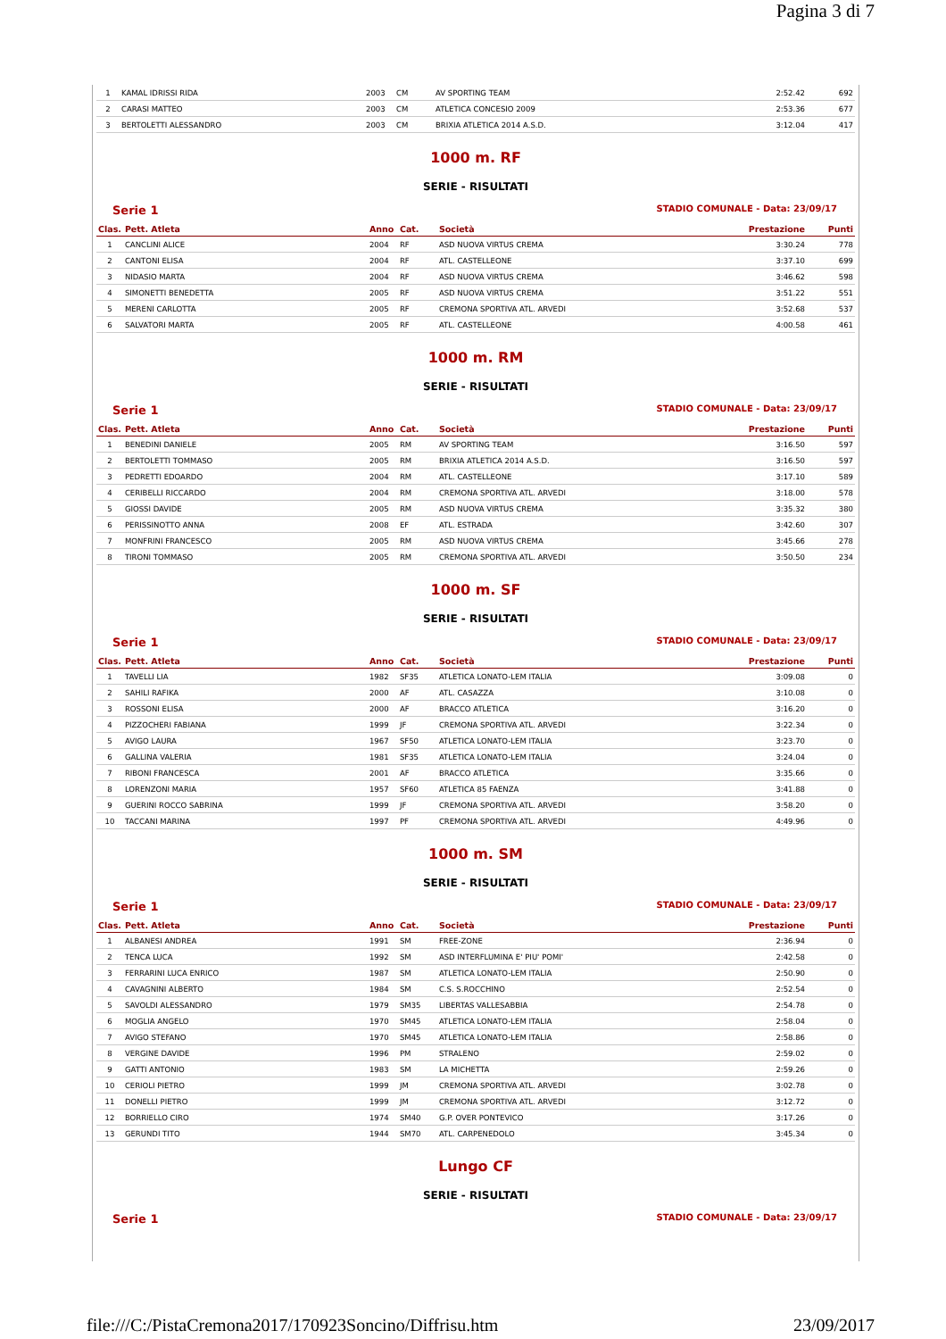Pagina 3 di 7
| 1 | KAMAL IDRISSI RIDA | 2003 | CM | AV SPORTING TEAM | 2:52.42 | 692 |
| 2 | CARASI MATTEO | 2003 | CM | ATLETICA CONCESIO 2009 | 2:53.36 | 677 |
| 3 | BERTOLETTI ALESSANDRO | 2003 | CM | BRIXIA ATLETICA 2014 A.S.D. | 3:12.04 | 417 |
1000 m. RF
SERIE - RISULTATI
Serie 1 STADIO COMUNALE - Data: 23/09/17
| Clas. | Pett. Atleta | Anno | Cat. | Società | Prestazione | Punti |
| --- | --- | --- | --- | --- | --- | --- |
| 1 | CANCLINI ALICE | 2004 | RF | ASD NUOVA VIRTUS CREMA | 3:30.24 | 778 |
| 2 | CANTONI ELISA | 2004 | RF | ATL. CASTELLEONE | 3:37.10 | 699 |
| 3 | NIDASIO MARTA | 2004 | RF | ASD NUOVA VIRTUS CREMA | 3:46.62 | 598 |
| 4 | SIMONETTI BENEDETTA | 2005 | RF | ASD NUOVA VIRTUS CREMA | 3:51.22 | 551 |
| 5 | MERENI CARLOTTA | 2005 | RF | CREMONA SPORTIVA ATL. ARVEDI | 3:52.68 | 537 |
| 6 | SALVATORI MARTA | 2005 | RF | ATL. CASTELLEONE | 4:00.58 | 461 |
1000 m. RM
SERIE - RISULTATI
Serie 1 STADIO COMUNALE - Data: 23/09/17
| Clas. | Pett. Atleta | Anno | Cat. | Società | Prestazione | Punti |
| --- | --- | --- | --- | --- | --- | --- |
| 1 | BENEDINI DANIELE | 2005 | RM | AV SPORTING TEAM | 3:16.50 | 597 |
| 2 | BERTOLETTI TOMMASO | 2005 | RM | BRIXIA ATLETICA 2014 A.S.D. | 3:16.50 | 597 |
| 3 | PEDRETTI EDOARDO | 2004 | RM | ATL. CASTELLEONE | 3:17.10 | 589 |
| 4 | CERIBELLI RICCARDO | 2004 | RM | CREMONA SPORTIVA ATL. ARVEDI | 3:18.00 | 578 |
| 5 | GIOSSI DAVIDE | 2005 | RM | ASD NUOVA VIRTUS CREMA | 3:35.32 | 380 |
| 6 | PERISSINOTTO ANNA | 2008 | EF | ATL. ESTRADA | 3:42.60 | 307 |
| 7 | MONFRINI FRANCESCO | 2005 | RM | ASD NUOVA VIRTUS CREMA | 3:45.66 | 278 |
| 8 | TIRONI TOMMASO | 2005 | RM | CREMONA SPORTIVA ATL. ARVEDI | 3:50.50 | 234 |
1000 m. SF
SERIE - RISULTATI
Serie 1 STADIO COMUNALE - Data: 23/09/17
| Clas. | Pett. Atleta | Anno | Cat. | Società | Prestazione | Punti |
| --- | --- | --- | --- | --- | --- | --- |
| 1 | TAVELLI LIA | 1982 | SF35 | ATLETICA LONATO-LEM ITALIA | 3:09.08 | 0 |
| 2 | SAHILI RAFIKA | 2000 | AF | ATL. CASAZZA | 3:10.08 | 0 |
| 3 | ROSSONI ELISA | 2000 | AF | BRACCO ATLETICA | 3:16.20 | 0 |
| 4 | PIZZOCHERI FABIANA | 1999 | JF | CREMONA SPORTIVA ATL. ARVEDI | 3:22.34 | 0 |
| 5 | AVIGO LAURA | 1967 | SF50 | ATLETICA LONATO-LEM ITALIA | 3:23.70 | 0 |
| 6 | GALLINA VALERIA | 1981 | SF35 | ATLETICA LONATO-LEM ITALIA | 3:24.04 | 0 |
| 7 | RIBONI FRANCESCA | 2001 | AF | BRACCO ATLETICA | 3:35.66 | 0 |
| 8 | LORENZONI MARIA | 1957 | SF60 | ATLETICA 85 FAENZA | 3:41.88 | 0 |
| 9 | GUERINI ROCCO SABRINA | 1999 | JF | CREMONA SPORTIVA ATL. ARVEDI | 3:58.20 | 0 |
| 10 | TACCANI MARINA | 1997 | PF | CREMONA SPORTIVA ATL. ARVEDI | 4:49.96 | 0 |
1000 m. SM
SERIE - RISULTATI
Serie 1 STADIO COMUNALE - Data: 23/09/17
| Clas. | Pett. Atleta | Anno | Cat. | Società | Prestazione | Punti |
| --- | --- | --- | --- | --- | --- | --- |
| 1 | ALBANESI ANDREA | 1991 | SM | FREE-ZONE | 2:36.94 | 0 |
| 2 | TENCA LUCA | 1992 | SM | ASD INTERFLUMINA E' PIU' POMI' | 2:42.58 | 0 |
| 3 | FERRARINI LUCA ENRICO | 1987 | SM | ATLETICA LONATO-LEM ITALIA | 2:50.90 | 0 |
| 4 | CAVAGNINI ALBERTO | 1984 | SM | C.S. S.ROCCHINO | 2:52.54 | 0 |
| 5 | SAVOLDI ALESSANDRO | 1979 | SM35 | LIBERTAS VALLESABBIA | 2:54.78 | 0 |
| 6 | MOGLIA ANGELO | 1970 | SM45 | ATLETICA LONATO-LEM ITALIA | 2:58.04 | 0 |
| 7 | AVIGO STEFANO | 1970 | SM45 | ATLETICA LONATO-LEM ITALIA | 2:58.86 | 0 |
| 8 | VERGINE DAVIDE | 1996 | PM | STRALENO | 2:59.02 | 0 |
| 9 | GATTI ANTONIO | 1983 | SM | LA MICHETTA | 2:59.26 | 0 |
| 10 | CERIOLI PIETRO | 1999 | JM | CREMONA SPORTIVA ATL. ARVEDI | 3:02.78 | 0 |
| 11 | DONELLI PIETRO | 1999 | JM | CREMONA SPORTIVA ATL. ARVEDI | 3:12.72 | 0 |
| 12 | BORRIELLO CIRO | 1974 | SM40 | G.P. OVER PONTEVICO | 3:17.26 | 0 |
| 13 | GERUNDI TITO | 1944 | SM70 | ATL. CARPENEDOLO | 3:45.34 | 0 |
Lungo CF
SERIE - RISULTATI
Serie 1 STADIO COMUNALE - Data: 23/09/17
file:///C:/PistaCremona2017/170923Soncino/Diffrisu.htm 23/09/2017